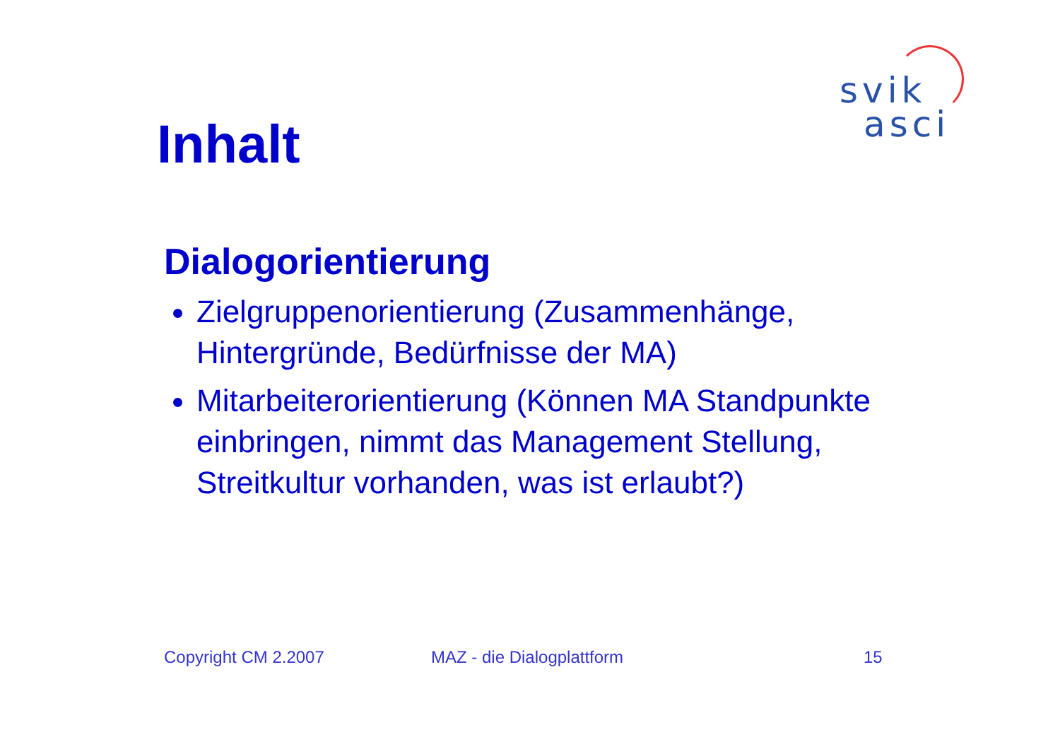svik
asci
Inhalt
Dialogorientierung
Zielgruppenorientierung (Zusammenhänge, Hintergründe, Bedürfnisse der MA)
Mitarbeiterorientierung (Können MA Standpunkte einbringen, nimmt das Management Stellung, Streitkultur vorhanden, was ist erlaubt?)
Copyright CM 2.2007 MAZ - die Dialogplattform 15